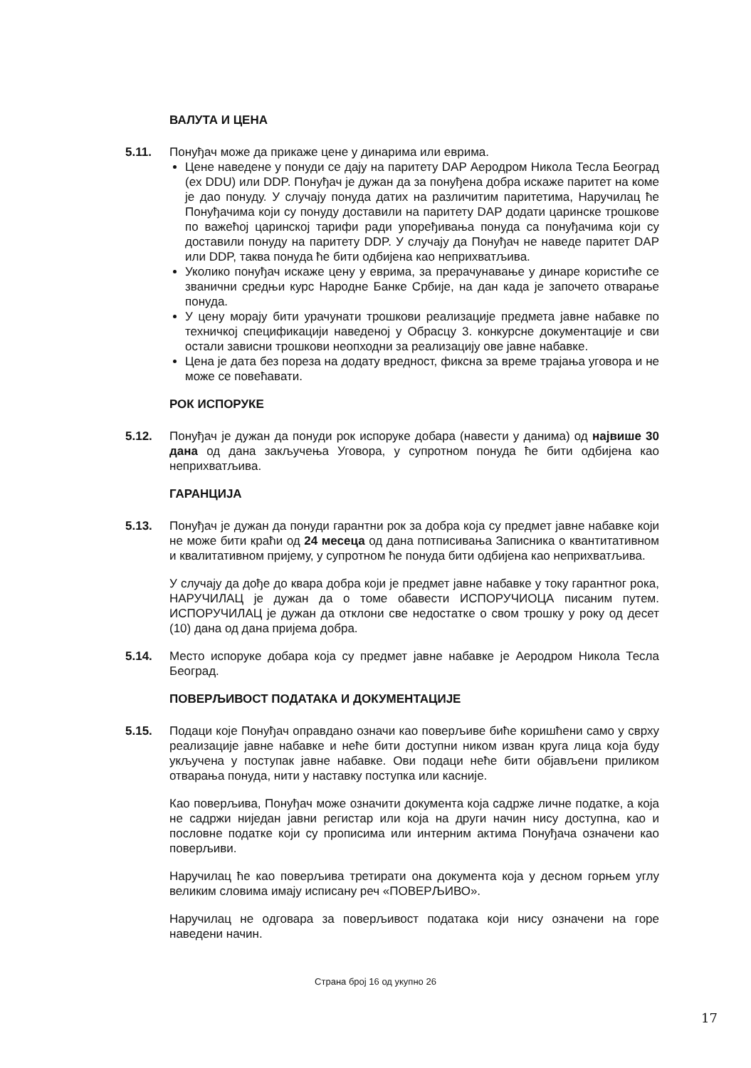ВАЛУТА И ЦЕНА
5.11. Понуђач може да прикаже цене у динарима или еврима.
Цене наведене у понуди се дају на паритету DAP Аеродром Никола Тесла Београд (ex DDU) или DDP. Понуђач је дужан да за понуђена добра искаже паритет на коме је дао понуду. У случају понуда датих на различитим паритетима, Наручилац ће Понуђачима који су понуду доставили на паритету DAP додати царинске трошкове по важећој царинској тарифи ради упоређивања понуда са понуђачима који су доставили понуду на паритету DDP. У случају да Понуђач не наведе паритет DAP или DDP, таква понуда ће бити одбијена као неприхватљива.
Уколико понуђач искаже цену у еврима, за прерачунавање у динаре користиће се званични средњи курс Народне Банке Србије, на дан када је започето отварање понуда.
У цену морају бити урачунати трошкови реализације предмета јавне набавке по техничкој спецификацији наведеној у Обрасцу 3. конкурсне документације и сви остали зависни трошкови неопходни за реализацију ове јавне набавке.
Цена је дата без пореза на додату вредност, фиксна за време трајања уговора и не може се повећавати.
РОК ИСПОРУКЕ
5.12. Понуђач је дужан да понуди рок испоруке добара (навести у данима) од највише 30 дана од дана закључења Уговора, у супротном понуда ће бити одбијена као неприхватљива.
ГАРАНЦИЈА
5.13. Понуђач је дужан да понуди гарантни рок за добра која су предмет јавне набавке који не може бити краћи од 24 месеца од дана потписивања Записника о квантитативном и квалитативном пријему, у супротном ће понуда бити одбијена као неприхватљива.
У случају да дође до квара добра који је предмет јавне набавке у току гарантног рока, НАРУЧИЛАЦ је дужан да о томе обавести ИСПОРУЧИОЦА писаним путем. ИСПОРУЧИЛАЦ је дужан да отклони све недостатке о свом трошку у року од десет (10) дана од дана пријема добра.
5.14. Место испоруке добара која су предмет јавне набавке је Аеродром Никола Тесла Београд.
ПОВЕРЉИВОСТ ПОДАТАКА И ДОКУМЕНТАЦИЈЕ
5.15. Подаци које Понуђач оправдано означи као поверљиве биће коришћени само у сврху реализације јавне набавке и неће бити доступни ником изван круга лица која буду укључена у поступак јавне набавке. Ови подаци неће бити објављени приликом отварања понуда, нити у наставку поступка или касније.
Као поверљива, Понуђач може означити документа која садрже личне податке, а која не садржи ниједан јавни регистар или која на други начин нису доступна, као и пословне податке који су прописима или интерним актима Понуђача означени као поверљиви.
Наручилац ће као поверљива третирати она документа која у десном горњем углу великим словима имају исписану реч «ПОВЕРЉИВО».
Наручилац не одговара за поверљивост података који нису означени на горе наведени начин.
Страна број 16 од укупно 26
17